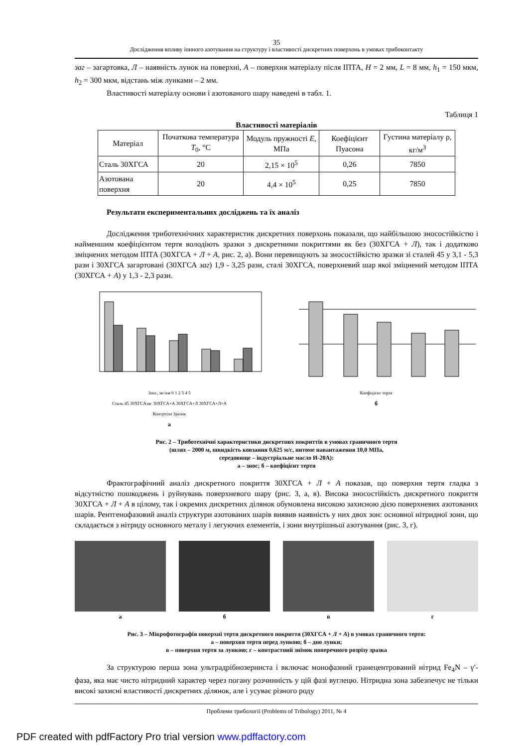35
Дослідження впливу іонного азотування на структуру і властивості дискретних поверхонь в умовах трибоконтакту
заг – загартовка, Л – наявність лунок на поверхні, А – поверхня матеріалу після ІПТА, H = 2 мм, L = 8 мм, h<sub>1</sub> = 150 мкм, h<sub>2</sub> = 300 мкм, відстань між лунками – 2 мм.
Властивості матеріалу основи і азотованого шару наведені в табл. 1.
Таблиця 1
Властивості матеріалів
| Матеріал | Початкова температура T<sub>0</sub>, °С | Модуль пружності E , МПа | Коефіцієнт Пуасона | Густина матеріалу ρ, кг/м<sup>3</sup> |
| --- | --- | --- | --- | --- |
| Сталь 30ХГСА | 20 | 2,15 × 10<sup>5</sup> | 0,26 | 7850 |
| Азотована поверхня | 20 | 4,4 × 10<sup>5</sup> | 0,25 | 7850 |
Результати експериментальних досліджень та їх аналіз
Дослідження триботехнічних характеристик дискретних поверхонь показали, що найбільшою зносостійкістю і найменшим коефіцієнтом тертя володіють зразки з дискретними покриттями як без (30ХГСА + Л), так і додатково зміцнених методом ІПТА (30ХГСА + Л + А, рис. 2, а). Вони перевищують за зносостійкістю зразки зі сталей 45 у 3,1 - 5,3 рази і 30ХГСА загартовані (30ХГСА заг) 1,9 - 3,25 рази, сталі 30ХГСА, поверхневий шар якої зміцнений методом ІПТА (30ХГСА + А) у 1,3 - 2,3 рази.
Знос, мг/км 0 1 2 3 4 5
Сталь 45 30ХГСАзаг 30ХГСА+А 30ХГСА+Л 30ХГСА+Л+А
Контртіло Зразок
а
Коефіцієнт тертя
б
Рис. 2 – Триботехнічні характеристики дискретних покриттів в умовах граничного тертя
(шлях – 2000 м, швидкість ковзання 0,625 м/с, питоме навантаження 10,0 МПа,
середовище – індустріальне масло И-20А):
а – знос; б – коефіцієнт тертя
Фрактографічний аналіз дискретного покриття 30ХГСА + Л + А показав, що поверхня тертя гладка з відсутністю пошкоджень і руйнувань поверхневого шару (рис. 3, а, в). Висока зносостійкість дискретного покриття 30ХГСА + Л + А в цілому, так і окремих дискретних ділянок обумовлена високою захисною дією поверхневих азотованих шарів. Рентгенофазовий аналіз структури азотованих шарів виявив наявність у них двох зон: основної нітридної зони, що складається з нітриду основного металу і легуючих елементів, і зони внутрішньої азотування (рис. 3, г).
а б в г
Рис. 3 – Мікрофотографія поверхні тертя дискретного покриття (30ХГСА + Л + А) в умовах граничного тертя:
а – поверхня тертя перед лункою; б – дно лунки;
в – поверхня тертя за лункою; г – контрастний знімок поперечного розрізу зразка
За структурою перша зона ультрадрібнозерниста і включає монофазний гранецентрований нітрид Fe<sub>4</sub>N – γ′-фаза, яка має чисто нітридний характер через погану розчинність у цій фазі вуглецю. Нітридна зона забезпечує не тільки високі захисні властивості дискретних ділянок, але і усуває різного роду
Проблеми трибології (Problems of Tribology) 2011, № 4
PDF created with pdfFactory Pro trial version www.pdffactory.com